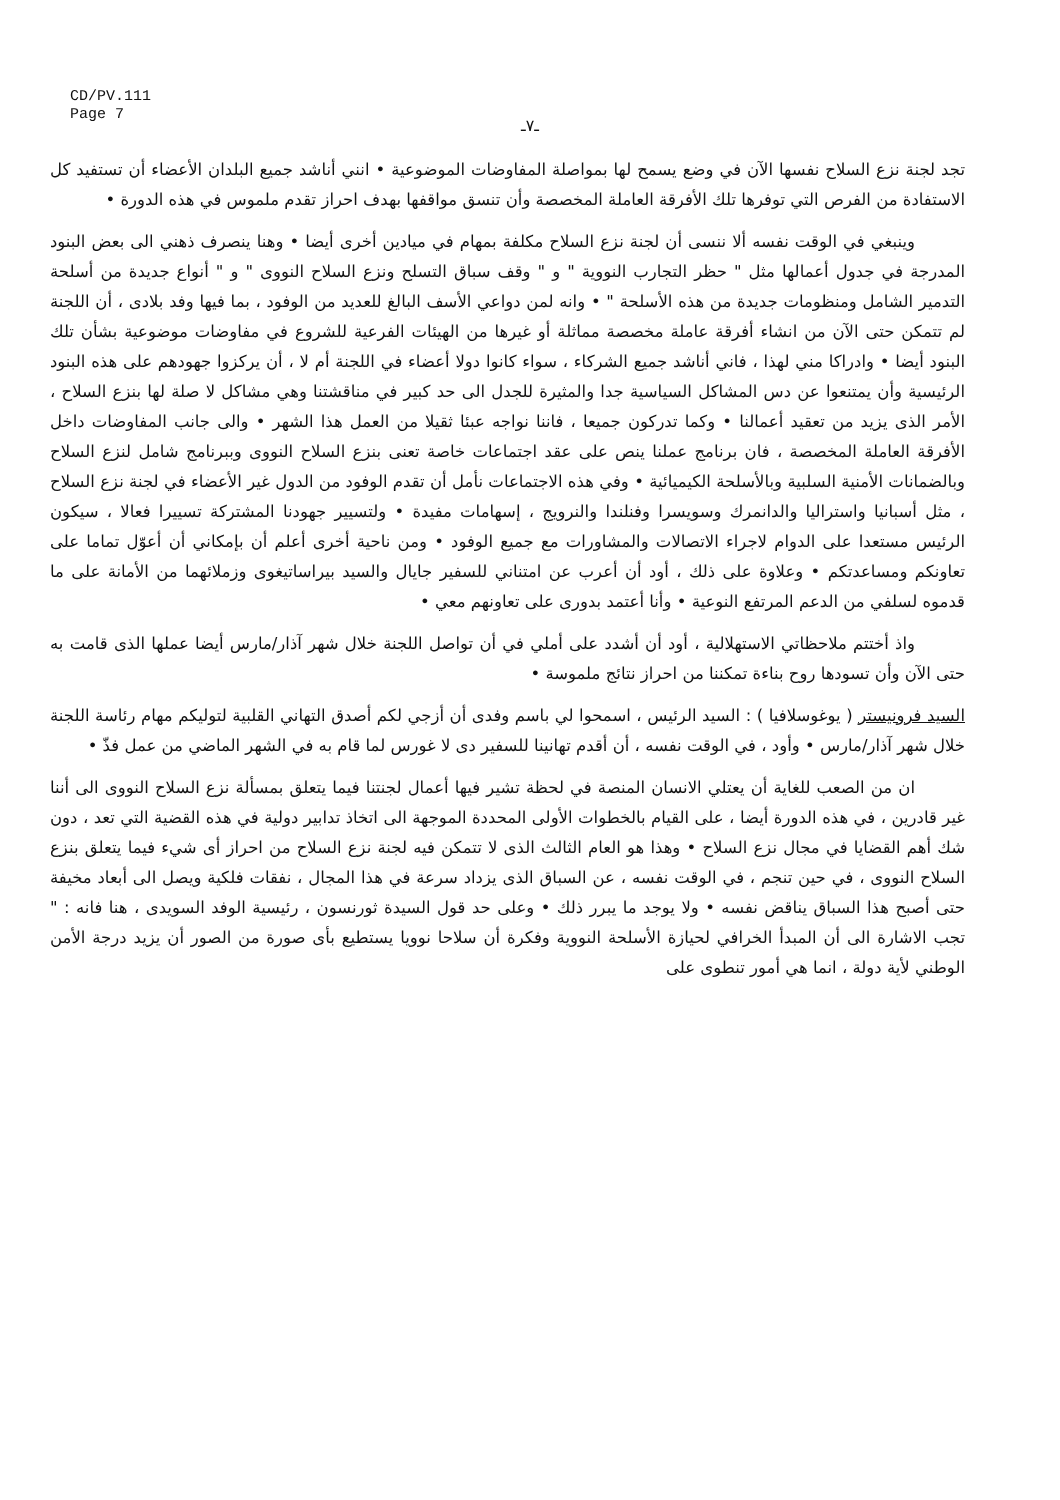CD/PV.111
Page 7
ـ٧ـ
تجد لجنة نزع السلاح نفسها الآن في وضع يسمح لها بمواصلة المفاوضات الموضوعية • انني أناشد جميع البلدان الأعضاء أن تستفيد كل الاستفادة من الفرص التي توفرها تلك الأفرقة العاملة المخصصة وأن تنسق مواقفها بهدف احراز تقدم ملموس في هذه الدورة •
وينبغي في الوقت نفسه ألا ننسى أن لجنة نزع السلاح مكلفة بمهام في ميادين أخرى أيضا • وهنا ينصرف ذهني الى بعض البنود المدرجة في جدول أعمالها مثل " حظر التجارب النووية " و " وقف سباق التسلح ونزع السلاح النووى " و " أنواع جديدة من أسلحة التدمير الشامل ومنظومات جديدة من هذه الأسلحة " • وانه لمن دواعي الأسف البالغ للعديد من الوفود ، بما فيها وفد بلادى ، أن اللجنة لم تتمكن حتى الآن من انشاء أفرقة عاملة مخصصة مماثلة أو غيرها من الهيئات الفرعية للشروع في مفاوضات موضوعية بشأن تلك البنود أيضا • وادراكا مني لهذا ، فاني أناشد جميع الشركاء ، سواء كانوا دولا أعضاء في اللجنة أم لا ، أن يركزوا جهودهم على هذه البنود الرئيسية وأن يمتنعوا عن دس المشاكل السياسية جدا والمثيرة للجدل الى حد كبير في مناقشتنا وهي مشاكل لا صلة لها بنزع السلاح ، الأمر الذى يزيد من تعقيد أعمالنا • وكما تدركون جميعا ، فاننا نواجه عبئا ثقيلا من العمل هذا الشهر • والى جانب المفاوضات داخل الأفرقة العاملة المخصصة ، فان برنامج عملنا ينص على عقد اجتماعات خاصة تعنى بنزع السلاح النووى وببرنامج شامل لنزع السلاح وبالضمانات الأمنية السلبية وبالأسلحة الكيميائية • وفي هذه الاجتماعات نأمل أن تقدم الوفود من الدول غير الأعضاء في لجنة نزع السلاح ، مثل أسبانيا واستراليا والدانمرك وسويسرا وفنلندا والنرويج ، إسهامات مفيدة • ولتسيير جهودنا المشتركة تسييرا فعالا ، سيكون الرئيس مستعدا على الدوام لاجراء الاتصالات والمشاورات مع جميع الوفود • ومن ناحية أخرى أعلم أن بإمكاني أن أعوّل تماما على تعاونكم ومساعدتكم • وعلاوة على ذلك ، أود أن أعرب عن امتناني للسفير جايال والسيد بيراساتيغوى وزملائهما من الأمانة على ما قدموه لسلفي من الدعم المرتفع النوعية • وأنا أعتمد بدورى على تعاونهم معي •
واذ أختتم ملاحظاتي الاستهلالية ، أود أن أشدد على أملي في أن تواصل اللجنة خلال شهر آذار/مارس أيضا عملها الذى قامت به حتى الآن وأن تسودها روح بناءة تمكننا من احراز نتائج ملموسة •
السيد فرونيستر ( يوغوسلافيا ) : السيد الرئيس ، اسمحوا لي باسم وفدى أن أزجي لكم أصدق التهاني القلبية لتوليكم مهام رئاسة اللجنة خلال شهر آذار/مارس • وأود ، في الوقت نفسه ، أن أقدم تهانينا للسفير دى لا غورس لما قام به في الشهر الماضي من عمل فذّ •
ان من الصعب للغاية أن يعتلي الانسان المنصة في لحظة تشير فيها أعمال لجنتنا فيما يتعلق بمسألة نزع السلاح النووى الى أننا غير قادرين ، في هذه الدورة أيضا ، على القيام بالخطوات الأولى المحددة الموجهة الى اتخاذ تدابير دولية في هذه القضية التي تعد ، دون شك أهم القضايا في مجال نزع السلاح • وهذا هو العام الثالث الذى لا تتمكن فيه لجنة نزع السلاح من احراز أى شيء فيما يتعلق بنزع السلاح النووى ، في حين تنجم ، في الوقت نفسه ، عن السباق الذى يزداد سرعة في هذا المجال ، نفقات فلكية ويصل الى أبعاد مخيفة حتى أصبح هذا السباق يناقض نفسه • ولا يوجد ما يبرر ذلك • وعلى حد قول السيدة ثورنسون ، رئيسية الوفد السويدى ، هنا فانه : " تجب الاشارة الى أن المبدأ الخرافي لحيازة الأسلحة النووية وفكرة أن سلاحا نوويا يستطيع بأى صورة من الصور أن يزيد درجة الأمن الوطني لأية دولة ، انما هي أمور تنطوى على